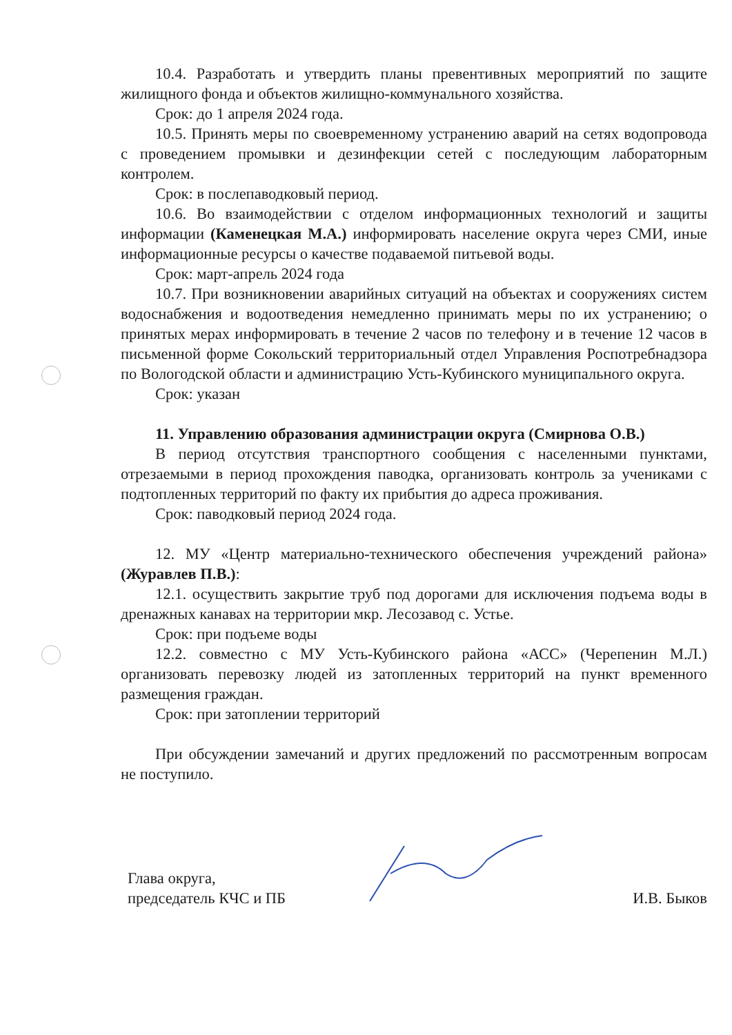10.4. Разработать и утвердить планы превентивных мероприятий по защите жилищного фонда и объектов жилищно-коммунального хозяйства.
Срок: до 1 апреля 2024 года.
10.5. Принять меры по своевременному устранению аварий на сетях водопровода с проведением промывки и дезинфекции сетей с последующим лабораторным контролем.
Срок: в послепаводковый период.
10.6. Во взаимодействии с отделом информационных технологий и защиты информации (Каменецкая М.А.) информировать население округа через СМИ, иные информационные ресурсы о качестве подаваемой питьевой воды.
Срок: март-апрель 2024 года
10.7. При возникновении аварийных ситуаций на объектах и сооружениях систем водоснабжения и водоотведения немедленно принимать меры по их устранению; о принятых мерах информировать в течение 2 часов по телефону и в течение 12 часов в письменной форме Сокольский территориальный отдел Управления Роспотребнадзора по Вологодской области и администрацию Усть-Кубинского муниципального округа.
Срок: указан
11. Управлению образования администрации округа (Смирнова О.В.)
В период отсутствия транспортного сообщения с населенными пунктами, отрезаемыми в период прохождения паводка, организовать контроль за учениками с подтопленных территорий по факту их прибытия до адреса проживания.
Срок: паводковый период 2024 года.
12. МУ «Центр материально-технического обеспечения учреждений района» (Журавлев П.В.):
12.1. осуществить закрытие труб под дорогами для исключения подъема воды в дренажных канавах на территории мкр. Лесозавод с. Устье.
Срок: при подъеме воды
12.2. совместно с МУ Усть-Кубинского района «АСС» (Черепенин М.Л.) организовать перевозку людей из затопленных территорий на пункт временного размещения граждан.
Срок: при затоплении территорий
При обсуждении замечаний и других предложений по рассмотренным вопросам не поступило.
Глава округа,
председатель КЧС и ПБ
И.В. Быков